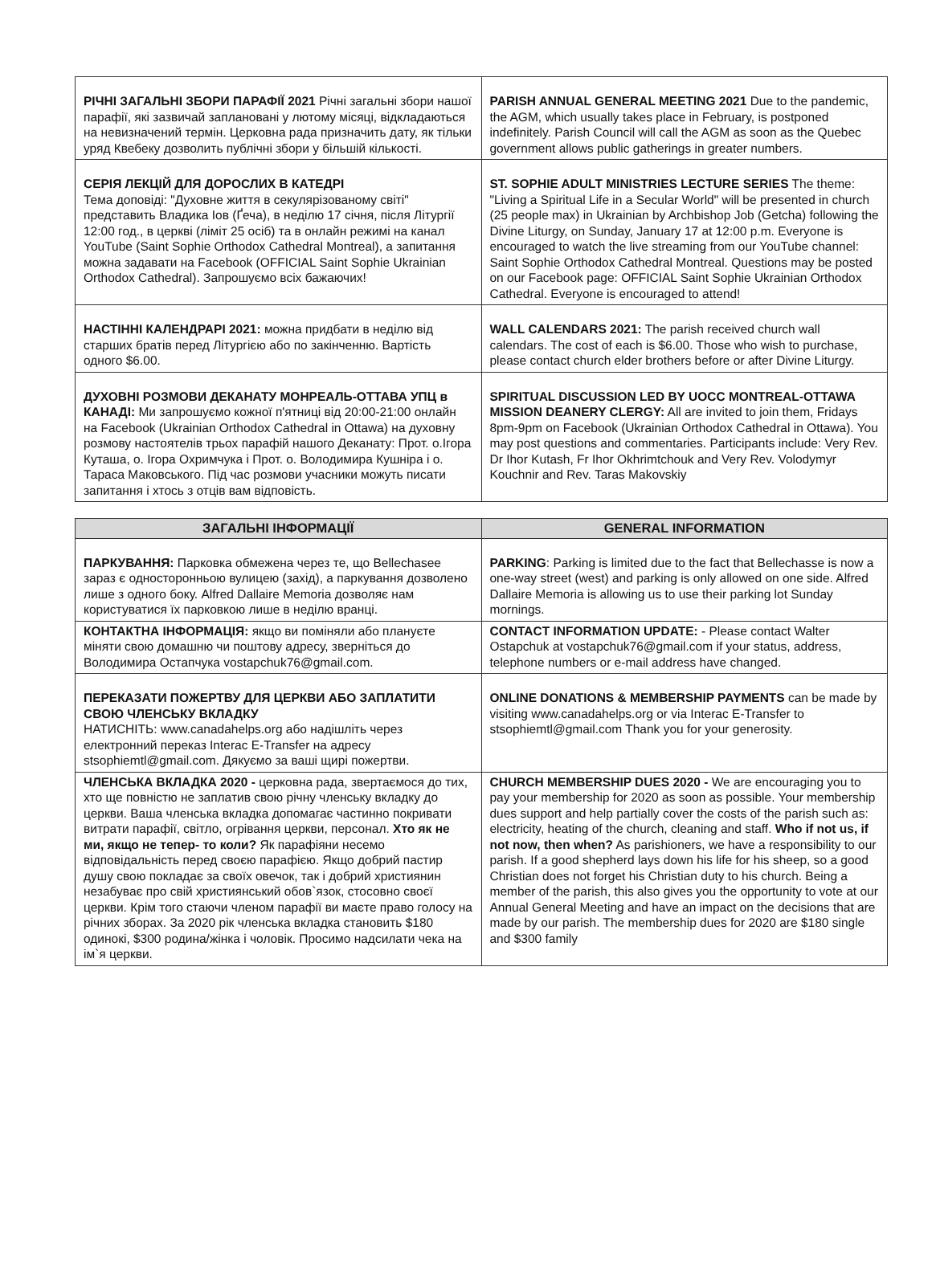| РІЧНІ ЗАГАЛЬНІ ЗБОРИ ПАРАФІЇ 2021 Річні загальні збори нашої парафії, які зазвичай заплановані у лютому місяці, відкладаються на невизначений термін. Церковна рада призначить дату, як тільки уряд Квебеку дозволить публічні збори у більшій кількості. | PARISH ANNUAL GENERAL MEETING 2021 Due to the pandemic, the AGM, which usually takes place in February, is postponed indefinitely. Parish Council will call the AGM as soon as the Quebec government allows public gatherings in greater numbers. |
| СЕРІЯ ЛЕКЦІЙ ДЛЯ ДОРОСЛИХ В КАТЕДРІ Тема доповіді: "Духовне життя в секулярізованому світі" представить Владика Іов (Ґеча), в неділю 17 січня, після Літургії 12:00 год., в церкві (ліміт 25 осіб) та в онлайн режимі на канал YouTube (Saint Sophie Orthodox Cathedral Montreal), а запитання можна задавати на Facebook (OFFICIAL Saint Sophie Ukrainian Orthodox Cathedral). Запрошуємо всіх бажаючих! | ST. SOPHIE ADULT MINISTRIES LECTURE SERIES The theme: "Living a Spiritual Life in a Secular World" will be presented in church (25 people max) in Ukrainian by Archbishop Job (Getcha) following the Divine Liturgy, on Sunday, January 17 at 12:00 p.m. Everyone is encouraged to watch the live streaming from our YouTube channel: Saint Sophie Orthodox Cathedral Montreal. Questions may be posted on our Facebook page: OFFICIAL Saint Sophie Ukrainian Orthodox Cathedral. Everyone is encouraged to attend! |
| НАСТІННІ КАЛЕНДРАРІ 2021: можна придбати в неділю від старших братів перед Літургією або по закінченню. Вартість одного $6.00. | WALL CALENDARS 2021: The parish received church wall calendars. The cost of each is $6.00. Those who wish to purchase, please contact church elder brothers before or after Divine Liturgy. |
| ДУХОВНІ РОЗМОВИ ДЕКАНАТУ МОНРЕАЛЬ-ОТТАВА УПЦ в КАНАДІ: Ми запрошуємо кожної п'ятниці від 20:00-21:00 онлайн на Facebook (Ukrainian Orthodox Cathedral in Ottawa) на духовну розмову настоятелів трьох парафій нашого Деканату: Прот. о.Ігора Куташа, о. Ігора Охримчука і Прот. о. Володимира Кушніра і о. Тараса Маковського. Під час розмови учасники можуть писати запитання і хтось з отців вам відповість. | SPIRITUAL DISCUSSION LED BY UOCC MONTREAL-OTTAWA MISSION DEANERY CLERGY: All are invited to join them, Fridays 8pm-9pm on Facebook (Ukrainian Orthodox Cathedral in Ottawa). You may post questions and commentaries. Participants include: Very Rev. Dr Ihor Kutash, Fr Ihor Okhrimtchouk and Very Rev. Volodymyr Kouchnir and Rev. Taras Makovskiy |
| ЗАГАЛЬНІ ІНФОРМАЦІЇ | GENERAL INFORMATION |
| --- | --- |
| ПАРКУВАННЯ: Парковка обмежена через те, що Bellechasee зараз є односторонньою вулицею (захід), а паркування дозволено лише з одного боку. Alfred Dallaire Memoria дозволяє нам користуватися їх парковкою лише в неділю вранці. | PARKING : Parking is limited due to the fact that Bellechasse is now a one-way street (west) and parking is only allowed on one side. Alfred Dallaire Memoria is allowing us to use their parking lot Sunday mornings. |
| КОНТАКТНА ІНФОРМАЦІЯ: якщо ви поміняли або плануєте міняти свою домашню чи поштову адресу, зверніться до Володимира Остапчука vostapchuk76@gmail.com. | CONTACT INFORMATION UPDATE: - Please contact Walter Ostapchuk at vostapchuk76@gmail.com if your status, address, telephone numbers or e-mail address have changed. |
| ПЕРЕКАЗАТИ ПОЖЕРТВУ ДЛЯ ЦЕРКВИ АБО ЗАПЛАТИТИ СВОЮ ЧЛЕНСЬКУ ВКЛАДКУ НАТИСНІТЬ: www.canadahelps.org або надішліть через електронний переказ Interac E-Transfer на адресу stsophiemtl@gmail.com. Дякуємо за ваші щирі пожертви. | ONLINE DONATIONS & MEMBERSHIP PAYMENTS can be made by visiting www.canadahelps.org or via Interac E-Transfer to stsophiemtl@gmail.com Thank you for your generosity. |
| ЧЛЕНСЬКА ВКЛАДКА 2020 - церковна рада, звертаємося до тих, хто ще повністю не заплатив свою річну членську вкладку до церкви. Ваша членська вкладка допомагає частинно покривати витрати парафії, світло, огрівання церкви, персонал. Хто як не ми, якщо не тепер- то коли? Як парафіяни несемо відповідальність перед своєю парафією. Якщо добрий пастир душу свою покладає за своїх овечок, так і добрий християнин незабуває про свій християнський обов`язок, стосовно своєї церкви. Крім того стаючи членом парафії ви маєте право голосу на річних зборах. За 2020 рік членська вкладка становить $180 одинокі, $300 родина/жінка і чоловік. Просимо надсилати чека на ім`я церкви. | CHURCH MEMBERSHIP DUES 2020 - We are encouraging you to pay your membership for 2020 as soon as possible. Your membership dues support and help partially cover the costs of the parish such as: electricity, heating of the church, cleaning and staff. Who if not us, if not now, then when? As parishioners, we have a responsibility to our parish. If a good shepherd lays down his life for his sheep, so a good Christian does not forget his Christian duty to his church. Being a member of the parish, this also gives you the opportunity to vote at our Annual General Meeting and have an impact on the decisions that are made by our parish. The membership dues for 2020 are $180 single and $300 family |